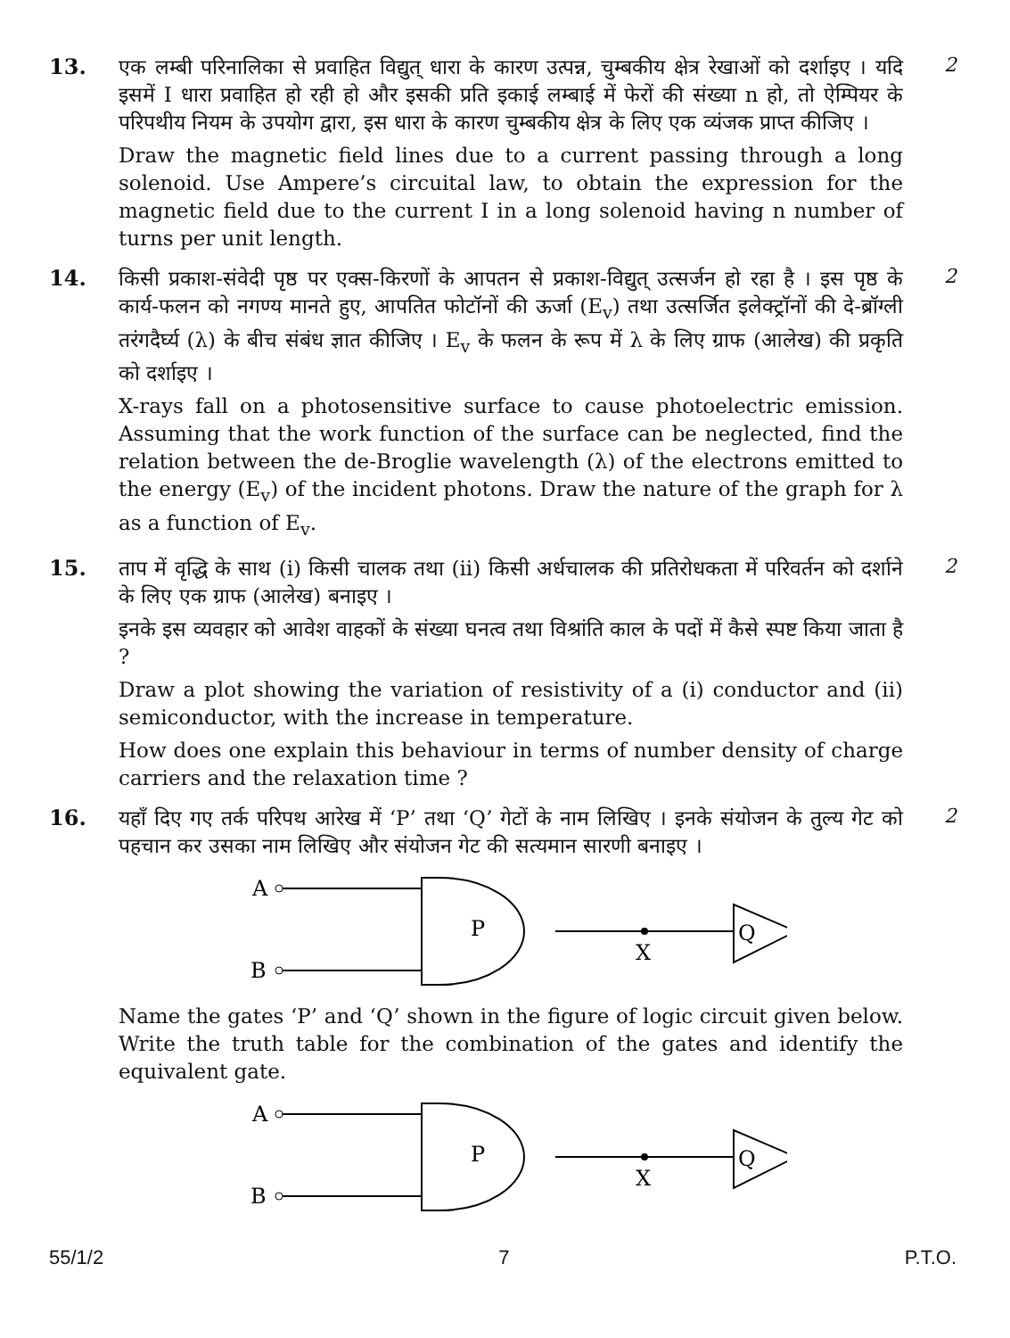13.
एक लम्बी परिनालिका से प्रवाहित विद्युत् धारा के कारण उत्पन्न, चुम्बकीय क्षेत्र रेखाओं को दर्शाइए । यदि इसमें I धारा प्रवाहित हो रही हो और इसकी प्रति इकाई लम्बाई में फेरों की संख्या n हो, तो ऐम्पियर के परिपथीय नियम के उपयोग द्वारा, इस धारा के कारण चुम्बकीय क्षेत्र के लिए एक व्यंजक प्राप्त कीजिए ।
Draw the magnetic field lines due to a current passing through a long solenoid. Use Ampere’s circuital law, to obtain the expression for the magnetic field due to the current I in a long solenoid having n number of turns per unit length.
2
14.
किसी प्रकाश-संवेदी पृष्ठ पर एक्स-किरणों के आपतन से प्रकाश-विद्युत् उत्सर्जन हो रहा है । इस पृष्ठ के कार्य-फलन को नगण्य मानते हुए, आपतित फोटॉनों की ऊर्जा (E<sub>v</sub>) तथा उत्सर्जित इलेक्ट्रॉनों की दे-ब्रॉग्ली तरंगदैर्घ्य (λ) के बीच संबंध ज्ञात कीजिए । E<sub>v</sub> के फलन के रूप में λ के लिए ग्राफ (आलेख) की प्रकृति को दर्शाइए ।
X-rays fall on a photosensitive surface to cause photoelectric emission. Assuming that the work function of the surface can be neglected, find the relation between the de-Broglie wavelength (λ) of the electrons emitted to the energy (E<sub>v</sub>) of the incident photons. Draw the nature of the graph for λ as a function of E<sub>v</sub>.
2
15.
ताप में वृद्धि के साथ (i) किसी चालक तथा (ii) किसी अर्धचालक की प्रतिरोधकता में परिवर्तन को दर्शाने के लिए एक ग्राफ (आलेख) बनाइए ।
इनके इस व्यवहार को आवेश वाहकों के संख्या घनत्व तथा विश्रांति काल के पदों में कैसे स्पष्ट किया जाता है ?
Draw a plot showing the variation of resistivity of a (i) conductor and (ii) semiconductor, with the increase in temperature.
How does one explain this behaviour in terms of number density of charge carriers and the relaxation time ?
2
16.
यहाँ दिए गए तर्क परिपथ आरेख में ‘P’ तथा ‘Q’ गेटों के नाम लिखिए । इनके संयोजन के तुल्य गेट को पहचान कर उसका नाम लिखिए और संयोजन गेट की सत्यमान सारणी बनाइए ।
A
B
P
X
Q
Name the gates ‘P’ and ‘Q’ shown in the figure of logic circuit given below. Write the truth table for the combination of the gates and identify the equivalent gate.
A
B
P
X
Q
2
55/1/2 7 P.T.O.